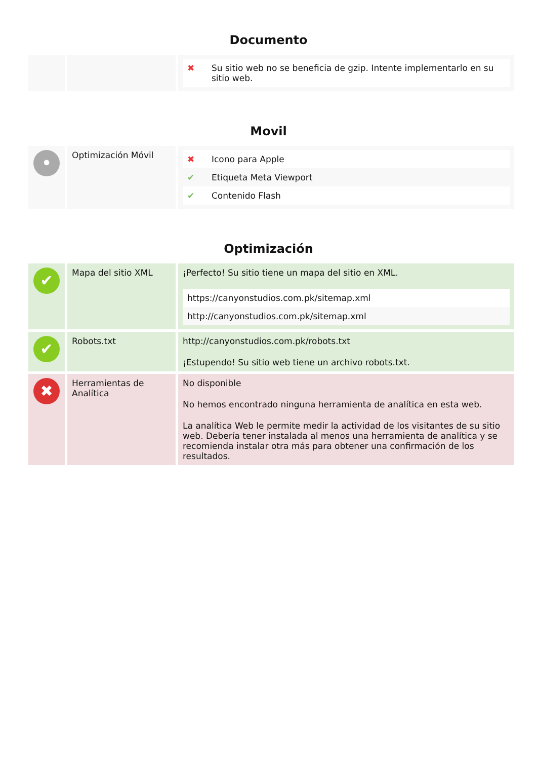Documento
| | | / ✖ / Su sitio web no se beneficia de gzip. Intente implementarlo en su sitio web. / |
Movil
| • | Optimización Móvil | / ✖ / Icono para Apple / / ✔ / Etiqueta Meta Viewport / / ✔ / Contenido Flash / |
Optimización
| ✔ | Mapa del sitio XML | ¡Perfecto! Su sitio tiene un mapa del sitio en XML. / https://canyonstudios.com.pk/sitemap.xml / / http://canyonstudios.com.pk/sitemap.xml / |
| ✔ | Robots.txt | http://canyonstudios.com.pk/robots.txt ¡Estupendo! Su sitio web tiene un archivo robots.txt. |
| ✖ | Herramientas de Analítica | No disponible No hemos encontrado ninguna herramienta de analítica en esta web. La analítica Web le permite medir la actividad de los visitantes de su sitio web. Debería tener instalada al menos una herramienta de analítica y se recomienda instalar otra más para obtener una confirmación de los resultados. |